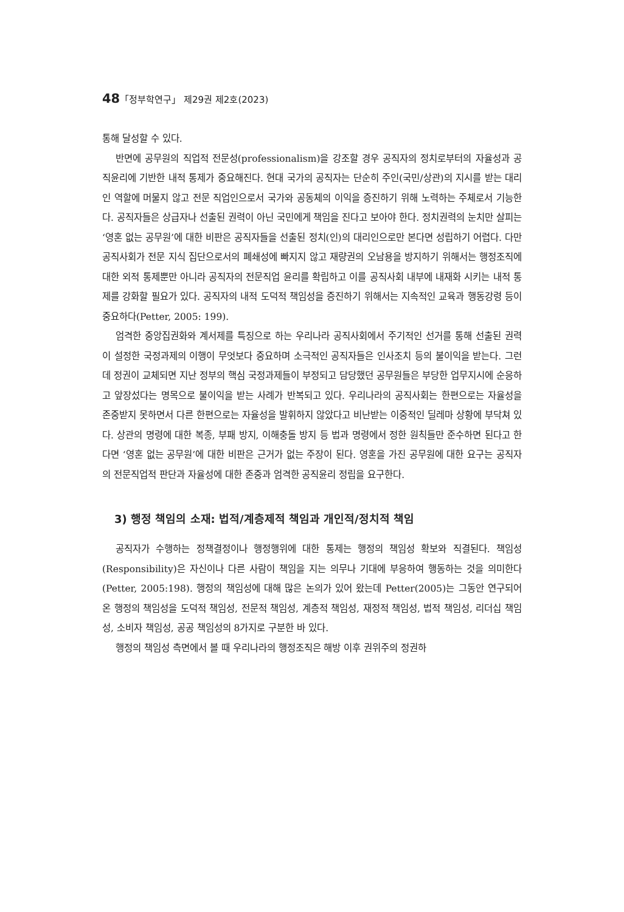48「정부학연구」 제29권 제2호(2023)
통해 달성할 수 있다.
반면에 공무원의 직업적 전문성(professionalism)을 강조할 경우 공직자의 정치로부터의 자율성과 공직윤리에 기반한 내적 통제가 중요해진다. 현대 국가의 공직자는 단순히 주인(국민/상관)의 지시를 받는 대리인 역할에 머물지 않고 전문 직업인으로서 국가와 공동체의 이익을 증진하기 위해 노력하는 주체로서 기능한다. 공직자들은 상급자나 선출된 권력이 아닌 국민에게 책임을 진다고 보아야 한다. 정치권력의 눈치만 살피는 ‘영혼 없는 공무원’에 대한 비판은 공직자들을 선출된 정치(인)의 대리인으로만 본다면 성립하기 어렵다. 다만 공직사회가 전문 지식 집단으로서의 폐쇄성에 빠지지 않고 재량권의 오남용을 방지하기 위해서는 행정조직에 대한 외적 통제뿐만 아니라 공직자의 전문직업 윤리를 확립하고 이를 공직사회 내부에 내재화 시키는 내적 통제를 강화할 필요가 있다. 공직자의 내적 도덕적 책임성을 증진하기 위해서는 지속적인 교육과 행동강령 등이 중요하다(Petter, 2005: 199).
엄격한 중앙집권화와 계서제를 특징으로 하는 우리나라 공직사회에서 주기적인 선거를 통해 선출된 권력이 설정한 국정과제의 이행이 무엇보다 중요하며 소극적인 공직자들은 인사조치 등의 불이익을 받는다. 그런데 정권이 교체되면 지난 정부의 핵심 국정과제들이 부정되고 담당했던 공무원들은 부당한 업무지시에 순응하고 앞장섰다는 명목으로 불이익을 받는 사례가 반복되고 있다. 우리나라의 공직사회는 한편으로는 자율성을 존중받지 못하면서 다른 한편으로는 자율성을 발휘하지 않았다고 비난받는 이중적인 딜레마 상황에 부닥쳐 있다. 상관의 명령에 대한 복종, 부패 방지, 이해충돌 방지 등 법과 명령에서 정한 원칙들만 준수하면 된다고 한다면 ‘영혼 없는 공무원’에 대한 비판은 근거가 없는 주장이 된다. 영혼을 가진 공무원에 대한 요구는 공직자의 전문직업적 판단과 자율성에 대한 존중과 엄격한 공직윤리 정립을 요구한다.
3) 행정 책임의 소재: 법적/계층제적 책임과 개인적/정치적 책임
공직자가 수행하는 정책결정이나 행정행위에 대한 통제는 행정의 책임성 확보와 직결된다. 책임성(Responsibility)은 자신이나 다른 사람이 책임을 지는 의무나 기대에 부응하여 행동하는 것을 의미한다(Petter, 2005:198). 행정의 책임성에 대해 많은 논의가 있어 왔는데 Petter(2005)는 그동안 연구되어 온 행정의 책임성을 도덕적 책임성, 전문적 책임성, 계층적 책임성, 재정적 책임성, 법적 책임성, 리더십 책임성, 소비자 책임성, 공공 책임성의 8가지로 구분한 바 있다.
행정의 책임성 측면에서 볼 때 우리나라의 행정조직은 해방 이후 권위주의 정권하